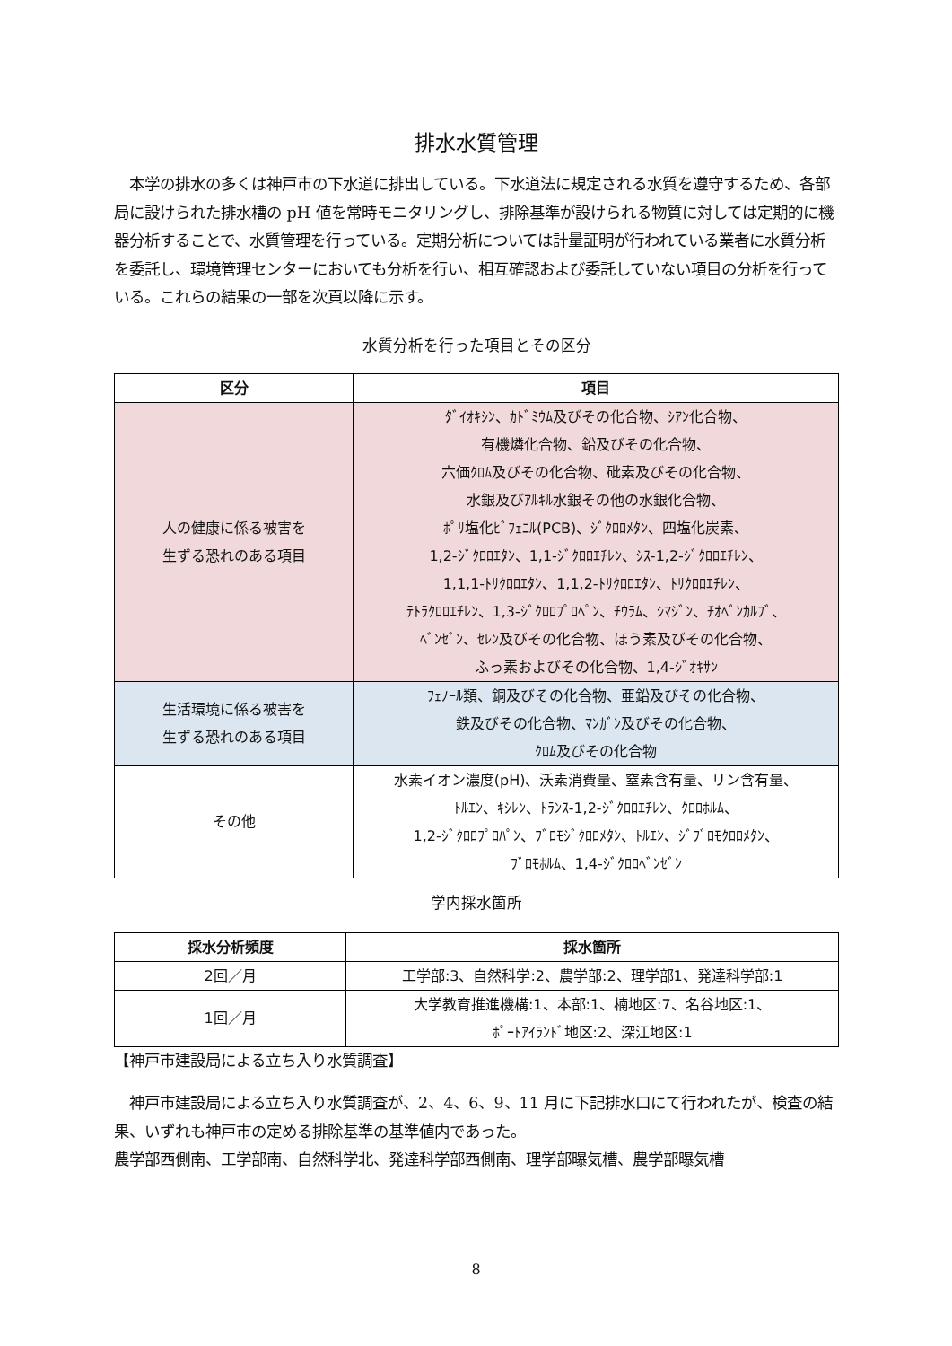排水水質管理
　本学の排水の多くは神戸市の下水道に排出している。下水道法に規定される水質を遵守するため、各部局に設けられた排水槽の pH 値を常時モニタリングし、排除基準が設けられる物質に対しては定期的に機器分析することで、水質管理を行っている。定期分析については計量証明が行われている業者に水質分析を委託し、環境管理センターにおいても分析を行い、相互確認および委託していない項目の分析を行っている。これらの結果の一部を次頁以降に示す。
水質分析を行った項目とその区分
| 区分 | 項目 |
| --- | --- |
| 人の健康に係る被害を 生ずる恐れのある項目 | ﾀﾞｲｵｷｼﾝ、ｶﾄﾞﾐｳﾑ及びその化合物、ｼｱﾝ化合物、 有機燐化合物、鉛及びその化合物、 六価ｸﾛﾑ及びその化合物、砒素及びその化合物、 水銀及びｱﾙｷﾙ水銀その他の水銀化合物、 ﾎﾟﾘ塩化ﾋﾞﾌｪﾆﾙ(PCB)、ｼﾞｸﾛﾛﾒﾀﾝ、四塩化炭素、 1,2-ｼﾞｸﾛﾛｴﾀﾝ、1,1-ｼﾞｸﾛﾛｴﾁﾚﾝ、ｼｽ-1,2-ｼﾞｸﾛﾛｴﾁﾚﾝ、 1,1,1-ﾄﾘｸﾛﾛｴﾀﾝ、1,1,2-ﾄﾘｸﾛﾛｴﾀﾝ、ﾄﾘｸﾛﾛｴﾁﾚﾝ、 ﾃﾄﾗｸﾛﾛｴﾁﾚﾝ、1,3-ｼﾞｸﾛﾛﾌﾟﾛﾍﾟﾝ、ﾁｳﾗﾑ、ｼﾏｼﾞﾝ、ﾁｵﾍﾞﾝｶﾙﾌﾞ、 ﾍﾞﾝｾﾞﾝ、ｾﾚﾝ及びその化合物、ほう素及びその化合物、 ふっ素およびその化合物、1,4-ｼﾞｵｷｻﾝ |
| 生活環境に係る被害を 生ずる恐れのある項目 | ﾌｪﾉｰﾙ類、銅及びその化合物、亜鉛及びその化合物、 鉄及びその化合物、ﾏﾝｶﾞﾝ及びその化合物、 ｸﾛﾑ及びその化合物 |
| その他 | 水素イオン濃度(pH)、沃素消費量、窒素含有量、リン含有量、 ﾄﾙｴﾝ、ｷｼﾚﾝ、ﾄﾗﾝｽ-1,2-ｼﾞｸﾛﾛｴﾁﾚﾝ、ｸﾛﾛﾎﾙﾑ、 1,2-ｼﾞｸﾛﾛﾌﾟﾛﾊﾟﾝ、ﾌﾞﾛﾓｼﾞｸﾛﾛﾒﾀﾝ、ﾄﾙｴﾝ、ｼﾞﾌﾞﾛﾓｸﾛﾛﾒﾀﾝ、 ﾌﾞﾛﾓﾎﾙﾑ、1,4-ｼﾞｸﾛﾛﾍﾞﾝｾﾞﾝ |
学内採水箇所
| 採水分析頻度 | 採水箇所 |
| --- | --- |
| 2回／月 | 工学部:3、自然科学:2、農学部:2、理学部1、発達科学部:1 |
| 1回／月 | 大学教育推進機構:1、本部:1、楠地区:7、名谷地区:1、 ﾎﾟｰﾄｱｲﾗﾝﾄﾞ地区:2、深江地区:1 |
【神戸市建設局による立ち入り水質調査】
　神戸市建設局による立ち入り水質調査が、2、4、6、9、11 月に下記排水口にて行われたが、検査の結果、いずれも神戸市の定める排除基準の基準値内であった。
農学部西側南、工学部南、自然科学北、発達科学部西側南、理学部曝気槽、農学部曝気槽
8